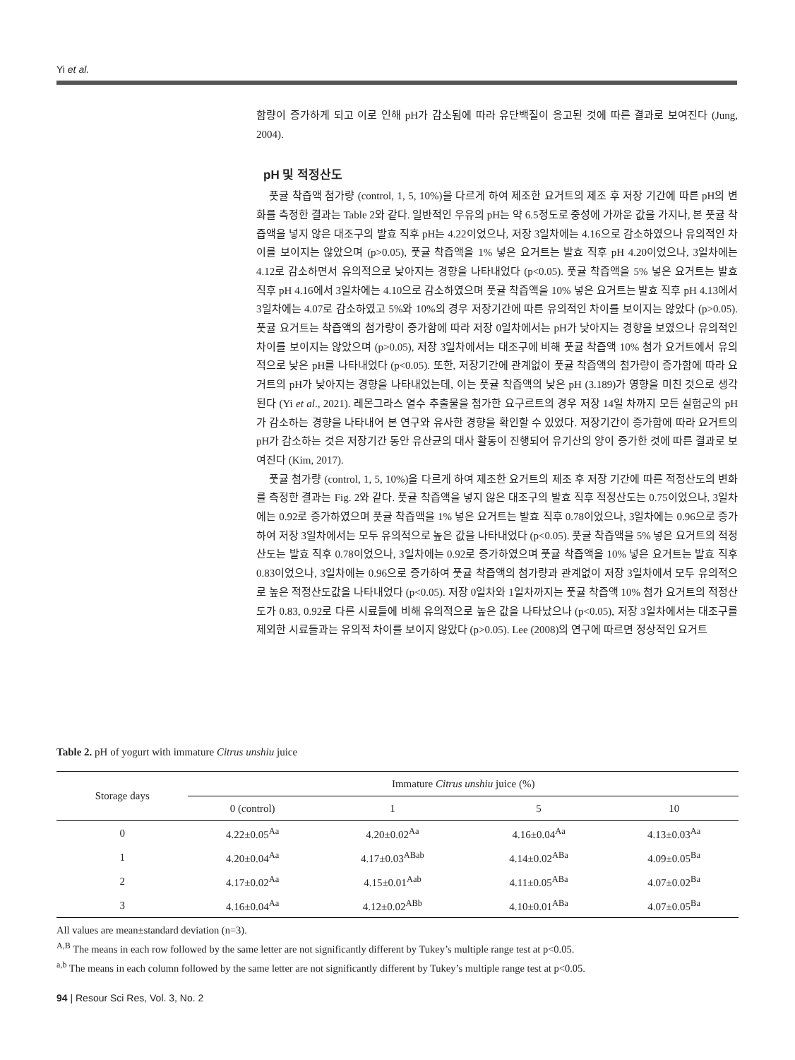Yi et al.
함량이 증가하게 되고 이로 인해 pH가 감소됨에 따라 유단백질이 응고된 것에 따른 결과로 보여진다 (Jung, 2004).
pH 및 적정산도
풋귤 착즙액 첨가량 (control, 1, 5, 10%)을 다르게 하여 제조한 요거트의 제조 후 저장 기간에 따른 pH의 변화를 측정한 결과는 Table 2와 같다. 일반적인 우유의 pH는 약 6.5정도로 중성에 가까운 값을 가지나, 본 풋귤 착즙액을 넣지 않은 대조구의 발효 직후 pH는 4.22이었으나, 저장 3일차에는 4.16으로 감소하였으나 유의적인 차이를 보이지는 않았으며 (p>0.05), 풋귤 착즙액을 1% 넣은 요거트는 발효 직후 pH 4.20이었으나, 3일차에는 4.12로 감소하면서 유의적으로 낮아지는 경향을 나타내었다 (p<0.05). 풋귤 착즙액을 5% 넣은 요거트는 발효 직후 pH 4.16에서 3일차에는 4.10으로 감소하였으며 풋귤 착즙액을 10% 넣은 요거트는 발효 직후 pH 4.13에서 3일차에는 4.07로 감소하였고 5%와 10%의 경우 저장기간에 따른 유의적인 차이를 보이지는 않았다 (p>0.05). 풋귤 요거트는 착즙액의 첨가량이 증가함에 따라 저장 0일차에서는 pH가 낮아지는 경향을 보였으나 유의적인 차이를 보이지는 않았으며 (p>0.05), 저장 3일차에서는 대조구에 비해 풋귤 착즙액 10% 첨가 요거트에서 유의적으로 낮은 pH를 나타내었다 (p<0.05). 또한, 저장기간에 관계없이 풋귤 착즙액의 첨가량이 증가함에 따라 요거트의 pH가 낮아지는 경향을 나타내었는데, 이는 풋귤 착즙액의 낮은 pH (3.189)가 영향을 미친 것으로 생각된다 (Yi et al., 2021). 레몬그라스 열수 추출물을 첨가한 요구르트의 경우 저장 14일 차까지 모든 실험군의 pH가 감소하는 경향을 나타내어 본 연구와 유사한 경향을 확인할 수 있었다. 저장기간이 증가함에 따라 요거트의 pH가 감소하는 것은 저장기간 동안 유산균의 대사 활동이 진행되어 유기산의 양이 증가한 것에 따른 결과로 보여진다 (Kim, 2017).
풋귤 첨가량 (control, 1, 5, 10%)을 다르게 하여 제조한 요거트의 제조 후 저장 기간에 따른 적정산도의 변화를 측정한 결과는 Fig. 2와 같다. 풋귤 착즙액을 넣지 않은 대조구의 발효 직후 적정산도는 0.75이었으나, 3일차에는 0.92로 증가하였으며 풋귤 착즙액을 1% 넣은 요거트는 발효 직후 0.78이었으나, 3일차에는 0.96으로 증가하여 저장 3일차에서는 모두 유의적으로 높은 값을 나타내었다 (p<0.05). 풋귤 착즙액을 5% 넣은 요거트의 적정산도는 발효 직후 0.78이었으나, 3일차에는 0.92로 증가하였으며 풋귤 착즙액을 10% 넣은 요거트는 발효 직후 0.83이었으나, 3일차에는 0.96으로 증가하여 풋귤 착즙액의 첨가량과 관계없이 저장 3일차에서 모두 유의적으로 높은 적정산도값을 나타내었다 (p<0.05). 저장 0일차와 1일차까지는 풋귤 착즙액 10% 첨가 요거트의 적정산도가 0.83, 0.92로 다른 시료들에 비해 유의적으로 높은 값을 나타났으나 (p<0.05), 저장 3일차에서는 대조구를 제외한 시료들과는 유의적 차이를 보이지 않았다 (p>0.05). Lee (2008)의 연구에 따르면 정상적인 요거트
Table 2. pH of yogurt with immature Citrus unshiu juice
| Storage days | Immature Citrus unshiu juice (%) | | | |
| --- | --- | --- | --- | --- |
| | 0 (control) | 1 | 5 | 10 |
| 0 | 4.22±0.05<sup>Aa</sup> | 4.20±0.02<sup>Aa</sup> | 4.16±0.04<sup>Aa</sup> | 4.13±0.03<sup>Aa</sup> |
| 1 | 4.20±0.04<sup>Aa</sup> | 4.17±0.03<sup>ABab</sup> | 4.14±0.02<sup>ABa</sup> | 4.09±0.05<sup>Ba</sup> |
| 2 | 4.17±0.02<sup>Aa</sup> | 4.15±0.01<sup>Aab</sup> | 4.11±0.05<sup>ABa</sup> | 4.07±0.02<sup>Ba</sup> |
| 3 | 4.16±0.04<sup>Aa</sup> | 4.12±0.02<sup>ABb</sup> | 4.10±0.01<sup>ABa</sup> | 4.07±0.05<sup>Ba</sup> |
All values are mean±standard deviation (n=3).
<sup>A,B</sup> The means in each row followed by the same letter are not significantly different by Tukey’s multiple range test at p<0.05.
<sup>a,b</sup> The means in each column followed by the same letter are not significantly different by Tukey’s multiple range test at p<0.05.
94 | Resour Sci Res, Vol. 3, No. 2